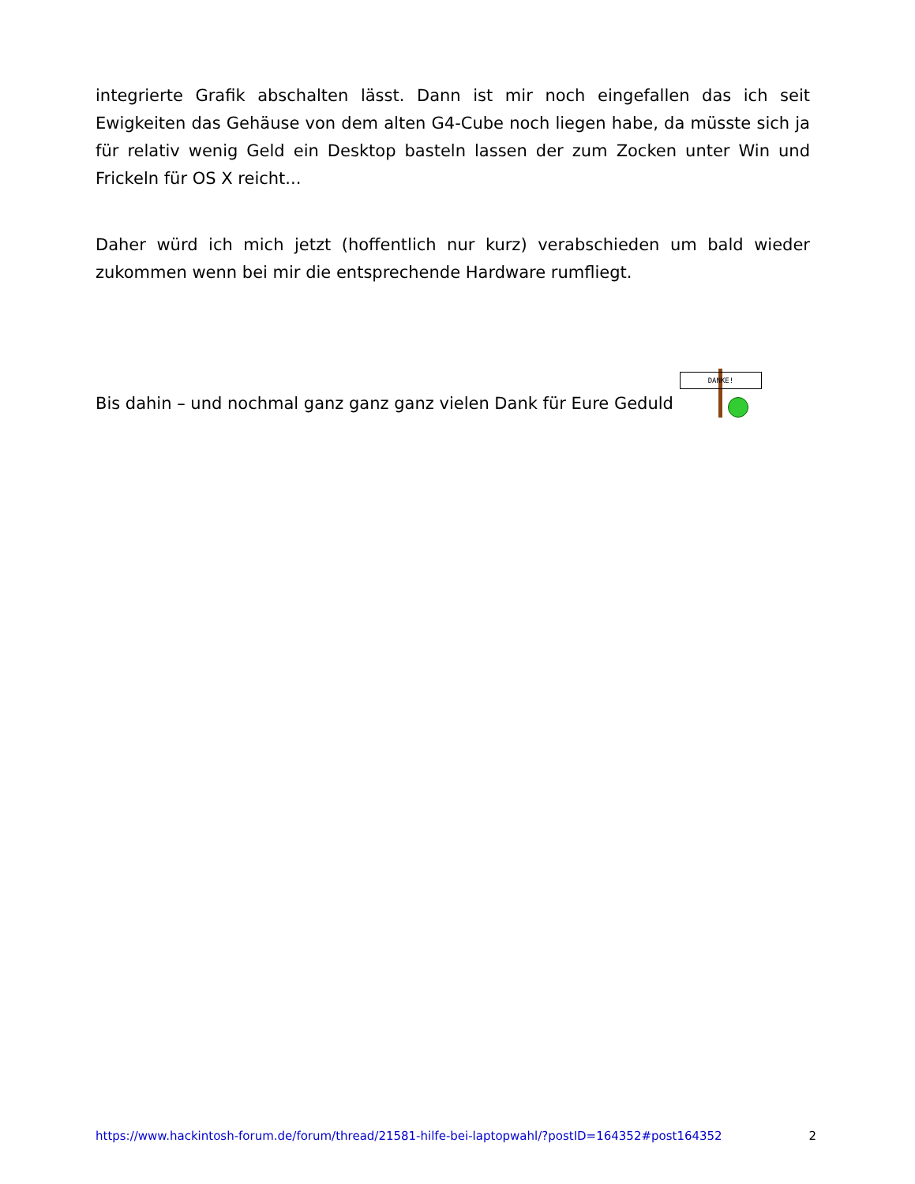integrierte Grafik abschalten lässt. Dann ist mir noch eingefallen das ich seit Ewigkeiten das Gehäuse von dem alten G4-Cube noch liegen habe, da müsste sich ja für relativ wenig Geld ein Desktop basteln lassen der zum Zocken unter Win und Frickeln für OS X reicht...
Daher würd ich mich jetzt (hoffentlich nur kurz) verabschieden um bald wieder zukommen wenn bei mir die entsprechende Hardware rumfliegt.
Bis dahin – und nochmal ganz ganz ganz vielen Dank für Eure Geduld DANKE!
https://www.hackintosh-forum.de/forum/thread/21581-hilfe-bei-laptopwahl/?postID=164352#post164352 2